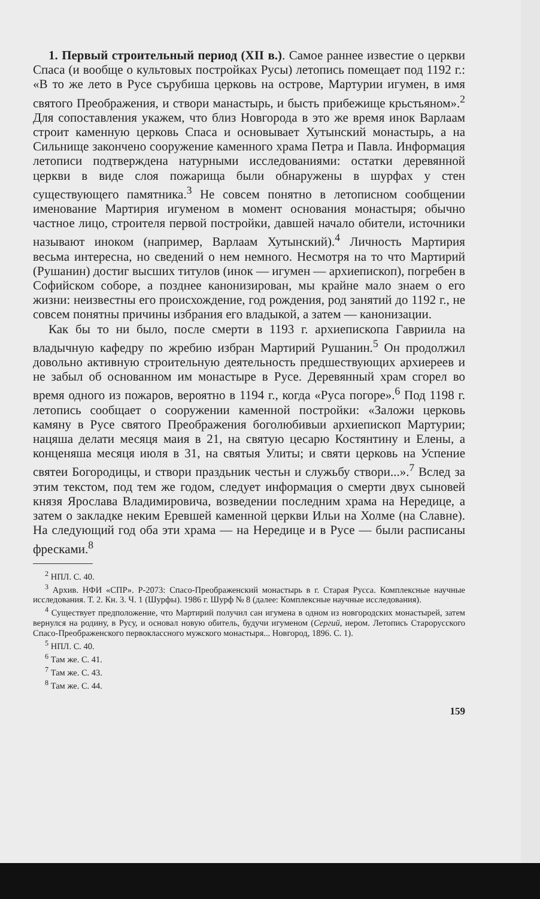1. Первый строительный период (XII в.). Самое раннее известие о церкви Спаса (и вообще о культовых постройках Русы) летопись помещает под 1192 г.: «В то же лето в Русе сърубиша церковь на острове, Мартурии игумен, в имя святого Преображения, и створи манастырь, и бысть прибежище крьстьяном».<sup>2</sup> Для сопоставления укажем, что близ Новгорода в это же время инок Варлаам строит каменную церковь Спаса и основывает Хутынский монастырь, а на Сильнище закончено сооружение каменного храма Петра и Павла. Информация летописи подтверждена натурными исследованиями: остатки деревянной церкви в виде слоя пожарища были обнаружены в шурфах у стен существующего памятника.<sup>3</sup> Не совсем понятно в летописном сообщении именование Мартирия игуменом в момент основания монастыря; обычно частное лицо, строителя первой постройки, давшей начало обители, источники называют иноком (например, Варлаам Хутынский).<sup>4</sup> Личность Мартирия весьма интересна, но сведений о нем немного. Несмотря на то что Мартирий (Рушанин) достиг высших титулов (инок — игумен — архиепископ), погребен в Софийском соборе, а позднее канонизирован, мы крайне мало знаем о его жизни: неизвестны его происхождение, год рождения, род занятий до 1192 г., не совсем понятны причины избрания его владыкой, а затем — канонизации.
Как бы то ни было, после смерти в 1193 г. архиепископа Гавриила на владычную кафедру по жребию избран Мартирий Рушанин.<sup>5</sup> Он продолжил довольно активную строительную деятельность предшествующих архиереев и не забыл об основанном им монастыре в Русе. Деревянный храм сгорел во время одного из пожаров, вероятно в 1194 г., когда «Руса погоре».<sup>6</sup> Под 1198 г. летопись сообщает о сооружении каменной постройки: «Заложи церковь камяну в Русе святого Преображения боголюбивыи архиепископ Мартурии; нацяша делати месяця маия в 21, на святую цесарю Костянтину и Елены, а конценяша месяця июля в 31, на святыя Улиты; и святи церковь на Успение святеи Богородицы, и створи праздьник честьн и служьбу створи...».<sup>7</sup> Вслед за этим текстом, под тем же годом, следует информация о смерти двух сыновей князя Ярослава Владимировича, возведении последним храма на Нередице, а затем о закладке неким Еревшей каменной церкви Ильи на Холме (на Славне). На следующий год оба эти храма — на Нередице и в Русе — были расписаны фресками.<sup>8</sup>
<sup>2</sup> НПЛ. С. 40.
<sup>3</sup> Архив. НФИ «СПР». Р-2073: Спасо-Преображенский монастырь в г. Старая Русса. Комплексные научные исследования. Т. 2. Кн. 3. Ч. 1 (Шурфы). 1986 г. Шурф № 8 (далее: Комплексные научные исследования).
<sup>4</sup> Существует предположение, что Мартирий получил сан игумена в одном из новгородских монастырей, затем вернулся на родину, в Русу, и основал новую обитель, будучи игуменом (Сергий, иером. Летопись Старорусского Спасо-Преображенского первоклассного мужского монастыря... Новгород, 1896. С. 1).
<sup>5</sup> НПЛ. С. 40.
<sup>6</sup> Там же. С. 41.
<sup>7</sup> Там же. С. 43.
<sup>8</sup> Там же. С. 44.
159